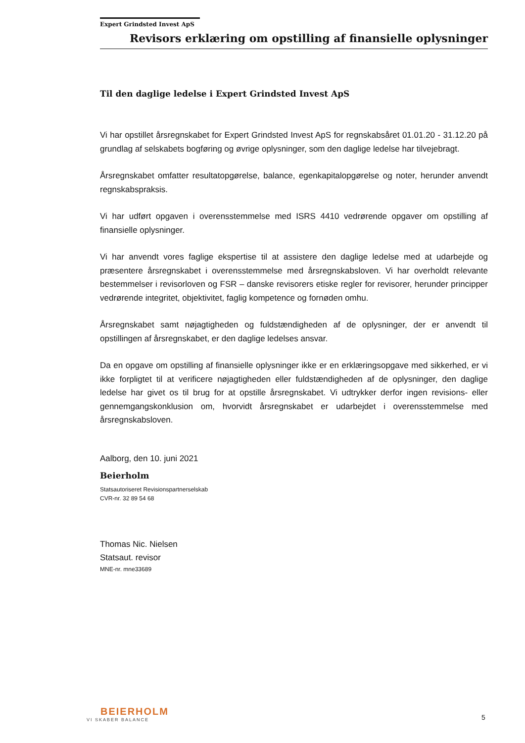Expert Grindsted Invest ApS
Revisors erklæring om opstilling af finansielle oplysninger
Til den daglige ledelse i Expert Grindsted Invest ApS
Vi har opstillet årsregnskabet for Expert Grindsted Invest ApS for regnskabsåret 01.01.20 - 31.12.20 på grundlag af selskabets bogføring og øvrige oplysninger, som den daglige ledelse har tilvejebragt.
Årsregnskabet omfatter resultatopgørelse, balance, egenkapitalopgørelse og noter, herunder anvendt regnskabspraksis.
Vi har udført opgaven i overensstemmelse med ISRS 4410 vedrørende opgaver om opstilling af finansielle oplysninger.
Vi har anvendt vores faglige ekspertise til at assistere den daglige ledelse med at udarbejde og præsentere årsregnskabet i overensstemmelse med årsregnskabsloven. Vi har overholdt relevante bestemmelser i revisorloven og FSR – danske revisorers etiske regler for revisorer, herunder principper vedrørende integritet, objektivitet, faglig kompetence og fornøden omhu.
Årsregnskabet samt nøjagtigheden og fuldstændigheden af de oplysninger, der er anvendt til opstillingen af årsregnskabet, er den daglige ledelses ansvar.
Da en opgave om opstilling af finansielle oplysninger ikke er en erklæringsopgave med sikkerhed, er vi ikke forpligtet til at verificere nøjagtigheden eller fuldstændigheden af de oplysninger, den daglige ledelse har givet os til brug for at opstille årsregnskabet. Vi udtrykker derfor ingen revisions- eller gennemgangskonklusion om, hvorvidt årsregnskabet er udarbejdet i overensstemmelse med årsregnskabsloven.
Aalborg, den 10. juni 2021
Beierholm
Statsautoriseret Revisionspartnerselskab
CVR-nr. 32 89 54 68
Thomas Nic. Nielsen
Statsaut. revisor
MNE-nr. mne33689
BEIERHOLM
VI SKABER BALANCE
5